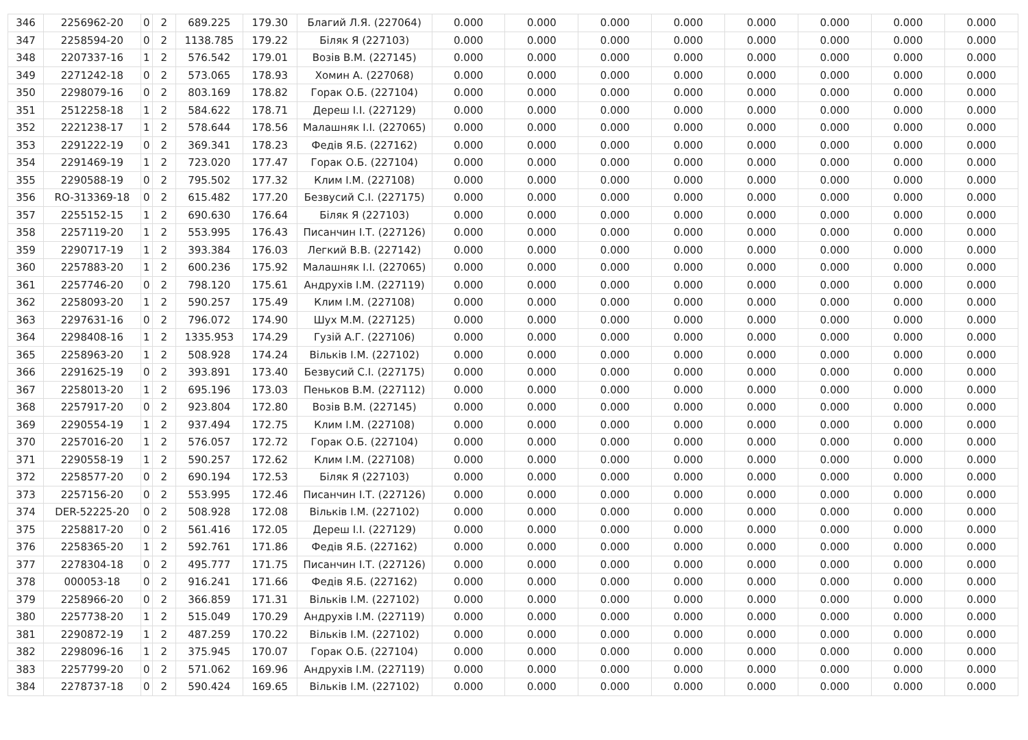| 346 | 2256962-20 | 0 | 2 | 689.225 | 179.30 | Благий Л.Я. (227064) | 0.000 | 0.000 | 0.000 | 0.000 | 0.000 | 0.000 | 0.000 | 0.000 |
| 347 | 2258594-20 | 0 | 2 | 1138.785 | 179.22 | Біляк Я (227103) | 0.000 | 0.000 | 0.000 | 0.000 | 0.000 | 0.000 | 0.000 | 0.000 |
| 348 | 2207337-16 | 1 | 2 | 576.542 | 179.01 | Возів В.М. (227145) | 0.000 | 0.000 | 0.000 | 0.000 | 0.000 | 0.000 | 0.000 | 0.000 |
| 349 | 2271242-18 | 0 | 2 | 573.065 | 178.93 | Хомин А. (227068) | 0.000 | 0.000 | 0.000 | 0.000 | 0.000 | 0.000 | 0.000 | 0.000 |
| 350 | 2298079-16 | 0 | 2 | 803.169 | 178.82 | Горак О.Б. (227104) | 0.000 | 0.000 | 0.000 | 0.000 | 0.000 | 0.000 | 0.000 | 0.000 |
| 351 | 2512258-18 | 1 | 2 | 584.622 | 178.71 | Дереш І.І. (227129) | 0.000 | 0.000 | 0.000 | 0.000 | 0.000 | 0.000 | 0.000 | 0.000 |
| 352 | 2221238-17 | 1 | 2 | 578.644 | 178.56 | Малашняк І.І. (227065) | 0.000 | 0.000 | 0.000 | 0.000 | 0.000 | 0.000 | 0.000 | 0.000 |
| 353 | 2291222-19 | 0 | 2 | 369.341 | 178.23 | Федів Я.Б. (227162) | 0.000 | 0.000 | 0.000 | 0.000 | 0.000 | 0.000 | 0.000 | 0.000 |
| 354 | 2291469-19 | 1 | 2 | 723.020 | 177.47 | Горак О.Б. (227104) | 0.000 | 0.000 | 0.000 | 0.000 | 0.000 | 0.000 | 0.000 | 0.000 |
| 355 | 2290588-19 | 0 | 2 | 795.502 | 177.32 | Клим І.М. (227108) | 0.000 | 0.000 | 0.000 | 0.000 | 0.000 | 0.000 | 0.000 | 0.000 |
| 356 | RO-313369-18 | 0 | 2 | 615.482 | 177.20 | Безвусий С.І. (227175) | 0.000 | 0.000 | 0.000 | 0.000 | 0.000 | 0.000 | 0.000 | 0.000 |
| 357 | 2255152-15 | 1 | 2 | 690.630 | 176.64 | Біляк Я (227103) | 0.000 | 0.000 | 0.000 | 0.000 | 0.000 | 0.000 | 0.000 | 0.000 |
| 358 | 2257119-20 | 1 | 2 | 553.995 | 176.43 | Писанчин І.Т. (227126) | 0.000 | 0.000 | 0.000 | 0.000 | 0.000 | 0.000 | 0.000 | 0.000 |
| 359 | 2290717-19 | 1 | 2 | 393.384 | 176.03 | Легкий В.В. (227142) | 0.000 | 0.000 | 0.000 | 0.000 | 0.000 | 0.000 | 0.000 | 0.000 |
| 360 | 2257883-20 | 1 | 2 | 600.236 | 175.92 | Малашняк І.І. (227065) | 0.000 | 0.000 | 0.000 | 0.000 | 0.000 | 0.000 | 0.000 | 0.000 |
| 361 | 2257746-20 | 0 | 2 | 798.120 | 175.61 | Андрухів І.М. (227119) | 0.000 | 0.000 | 0.000 | 0.000 | 0.000 | 0.000 | 0.000 | 0.000 |
| 362 | 2258093-20 | 1 | 2 | 590.257 | 175.49 | Клим І.М. (227108) | 0.000 | 0.000 | 0.000 | 0.000 | 0.000 | 0.000 | 0.000 | 0.000 |
| 363 | 2297631-16 | 0 | 2 | 796.072 | 174.90 | Шух М.М. (227125) | 0.000 | 0.000 | 0.000 | 0.000 | 0.000 | 0.000 | 0.000 | 0.000 |
| 364 | 2298408-16 | 1 | 2 | 1335.953 | 174.29 | Гузій А.Г. (227106) | 0.000 | 0.000 | 0.000 | 0.000 | 0.000 | 0.000 | 0.000 | 0.000 |
| 365 | 2258963-20 | 1 | 2 | 508.928 | 174.24 | Вільків І.М. (227102) | 0.000 | 0.000 | 0.000 | 0.000 | 0.000 | 0.000 | 0.000 | 0.000 |
| 366 | 2291625-19 | 0 | 2 | 393.891 | 173.40 | Безвусий С.І. (227175) | 0.000 | 0.000 | 0.000 | 0.000 | 0.000 | 0.000 | 0.000 | 0.000 |
| 367 | 2258013-20 | 1 | 2 | 695.196 | 173.03 | Пеньков В.М. (227112) | 0.000 | 0.000 | 0.000 | 0.000 | 0.000 | 0.000 | 0.000 | 0.000 |
| 368 | 2257917-20 | 0 | 2 | 923.804 | 172.80 | Возів В.М. (227145) | 0.000 | 0.000 | 0.000 | 0.000 | 0.000 | 0.000 | 0.000 | 0.000 |
| 369 | 2290554-19 | 1 | 2 | 937.494 | 172.75 | Клим І.М. (227108) | 0.000 | 0.000 | 0.000 | 0.000 | 0.000 | 0.000 | 0.000 | 0.000 |
| 370 | 2257016-20 | 1 | 2 | 576.057 | 172.72 | Горак О.Б. (227104) | 0.000 | 0.000 | 0.000 | 0.000 | 0.000 | 0.000 | 0.000 | 0.000 |
| 371 | 2290558-19 | 1 | 2 | 590.257 | 172.62 | Клим І.М. (227108) | 0.000 | 0.000 | 0.000 | 0.000 | 0.000 | 0.000 | 0.000 | 0.000 |
| 372 | 2258577-20 | 0 | 2 | 690.194 | 172.53 | Біляк Я (227103) | 0.000 | 0.000 | 0.000 | 0.000 | 0.000 | 0.000 | 0.000 | 0.000 |
| 373 | 2257156-20 | 0 | 2 | 553.995 | 172.46 | Писанчин І.Т. (227126) | 0.000 | 0.000 | 0.000 | 0.000 | 0.000 | 0.000 | 0.000 | 0.000 |
| 374 | DER-52225-20 | 0 | 2 | 508.928 | 172.08 | Вільків І.М. (227102) | 0.000 | 0.000 | 0.000 | 0.000 | 0.000 | 0.000 | 0.000 | 0.000 |
| 375 | 2258817-20 | 0 | 2 | 561.416 | 172.05 | Дереш І.І. (227129) | 0.000 | 0.000 | 0.000 | 0.000 | 0.000 | 0.000 | 0.000 | 0.000 |
| 376 | 2258365-20 | 1 | 2 | 592.761 | 171.86 | Федів Я.Б. (227162) | 0.000 | 0.000 | 0.000 | 0.000 | 0.000 | 0.000 | 0.000 | 0.000 |
| 377 | 2278304-18 | 0 | 2 | 495.777 | 171.75 | Писанчин І.Т. (227126) | 0.000 | 0.000 | 0.000 | 0.000 | 0.000 | 0.000 | 0.000 | 0.000 |
| 378 | 000053-18 | 0 | 2 | 916.241 | 171.66 | Федів Я.Б. (227162) | 0.000 | 0.000 | 0.000 | 0.000 | 0.000 | 0.000 | 0.000 | 0.000 |
| 379 | 2258966-20 | 0 | 2 | 366.859 | 171.31 | Вільків І.М. (227102) | 0.000 | 0.000 | 0.000 | 0.000 | 0.000 | 0.000 | 0.000 | 0.000 |
| 380 | 2257738-20 | 1 | 2 | 515.049 | 170.29 | Андрухів І.М. (227119) | 0.000 | 0.000 | 0.000 | 0.000 | 0.000 | 0.000 | 0.000 | 0.000 |
| 381 | 2290872-19 | 1 | 2 | 487.259 | 170.22 | Вільків І.М. (227102) | 0.000 | 0.000 | 0.000 | 0.000 | 0.000 | 0.000 | 0.000 | 0.000 |
| 382 | 2298096-16 | 1 | 2 | 375.945 | 170.07 | Горак О.Б. (227104) | 0.000 | 0.000 | 0.000 | 0.000 | 0.000 | 0.000 | 0.000 | 0.000 |
| 383 | 2257799-20 | 0 | 2 | 571.062 | 169.96 | Андрухів І.М. (227119) | 0.000 | 0.000 | 0.000 | 0.000 | 0.000 | 0.000 | 0.000 | 0.000 |
| 384 | 2278737-18 | 0 | 2 | 590.424 | 169.65 | Вільків І.М. (227102) | 0.000 | 0.000 | 0.000 | 0.000 | 0.000 | 0.000 | 0.000 | 0.000 |